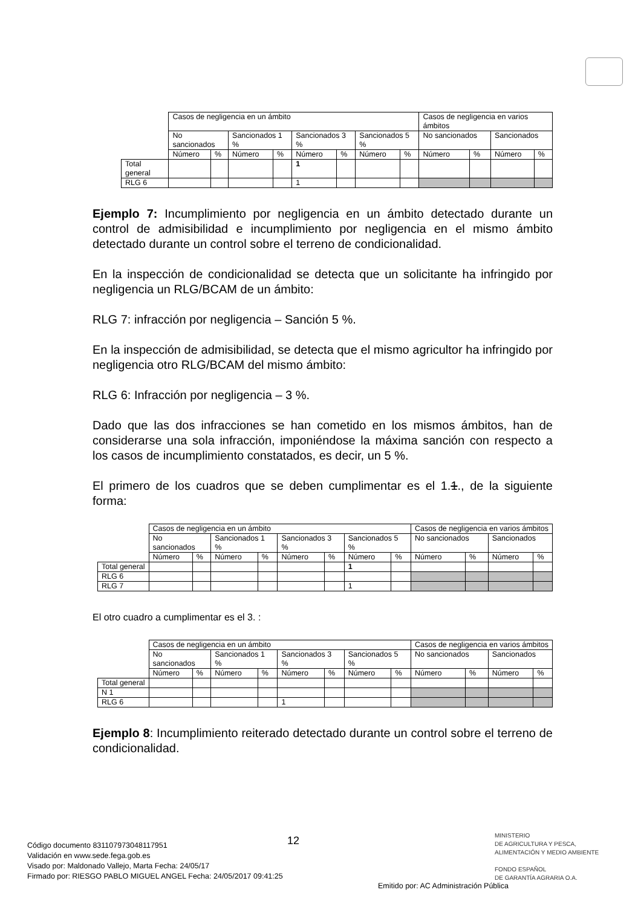| | Casos de negligencia en un ámbito | | | | | | | | Casos de negligencia en varios ámbitos | | | |
| | No sancionados | | Sancionados 1 % | | Sancionados 3 % | | Sancionados 5 % | | No sancionados | | Sancionados | |
| | Número | % | Número | % | Número | % | Número | % | Número | % | Número | % |
| Total general | | | | | 1 | | | | | | | |
| RLG 6 | | | | | 1 | | | | | | | |
Ejemplo 7: Incumplimiento por negligencia en un ámbito detectado durante un control de admisibilidad e incumplimiento por negligencia en el mismo ámbito detectado durante un control sobre el terreno de condicionalidad.
En la inspección de condicionalidad se detecta que un solicitante ha infringido por negligencia un RLG/BCAM de un ámbito:
RLG 7: infracción por negligencia – Sanción 5 %.
En la inspección de admisibilidad, se detecta que el mismo agricultor ha infringido por negligencia otro RLG/BCAM del mismo ámbito:
RLG 6: Infracción por negligencia – 3 %.
Dado que las dos infracciones se han cometido en los mismos ámbitos, han de considerarse una sola infracción, imponiéndose la máxima sanción con respecto a los casos de incumplimiento constatados, es decir, un 5 %.
El primero de los cuadros que se deben cumplimentar es el 1.1., de la siguiente forma:
| | Casos de negligencia en un ámbito | | | | | | | | Casos de negligencia en varios ámbitos | | | |
| | No sancionados | | Sancionados 1 % | | Sancionados 3 % | | Sancionados 5 % | | No sancionados | | Sancionados | |
| | Número | % | Número | % | Número | % | Número | % | Número | % | Número | % |
| Total general | | | | | | | 1 | | | | | |
| RLG 6 | | | | | | | | | | | | |
| RLG 7 | | | | | | | 1 | | | | | |
El otro cuadro a cumplimentar es el 3. :
| | Casos de negligencia en un ámbito | | | | | | | | Casos de negligencia en varios ámbitos | | | |
| | No sancionados | | Sancionados 1 % | | Sancionados 3 % | | Sancionados 5 % | | No sancionados | | Sancionados | |
| | Número | % | Número | % | Número | % | Número | % | Número | % | Número | % |
| Total general | | | | | | | | | | | | |
| N 1 | | | | | | | | | | | | |
| RLG 6 | | | | | 1 | | | | | | | |
Ejemplo 8: Incumplimiento reiterado detectado durante un control sobre el terreno de condicionalidad.
12
MINISTERIO
DE AGRICULTURA Y PESCA,
ALIMENTACIÓN Y MEDIO AMBIENTE
FONDO ESPAÑOL
DE GARANTÍA AGRARIA O.A.
Código documento 8311079730481179​51
Validación en www.sede.fega.gob.es
Visado por: Maldonado Vallejo, Marta Fecha: 24/05/17
Firmado por: RIESGO PABLO MIGUEL ANGEL Fecha: 24/05/2017 09:41:25
Emitido por: AC Administración Pública